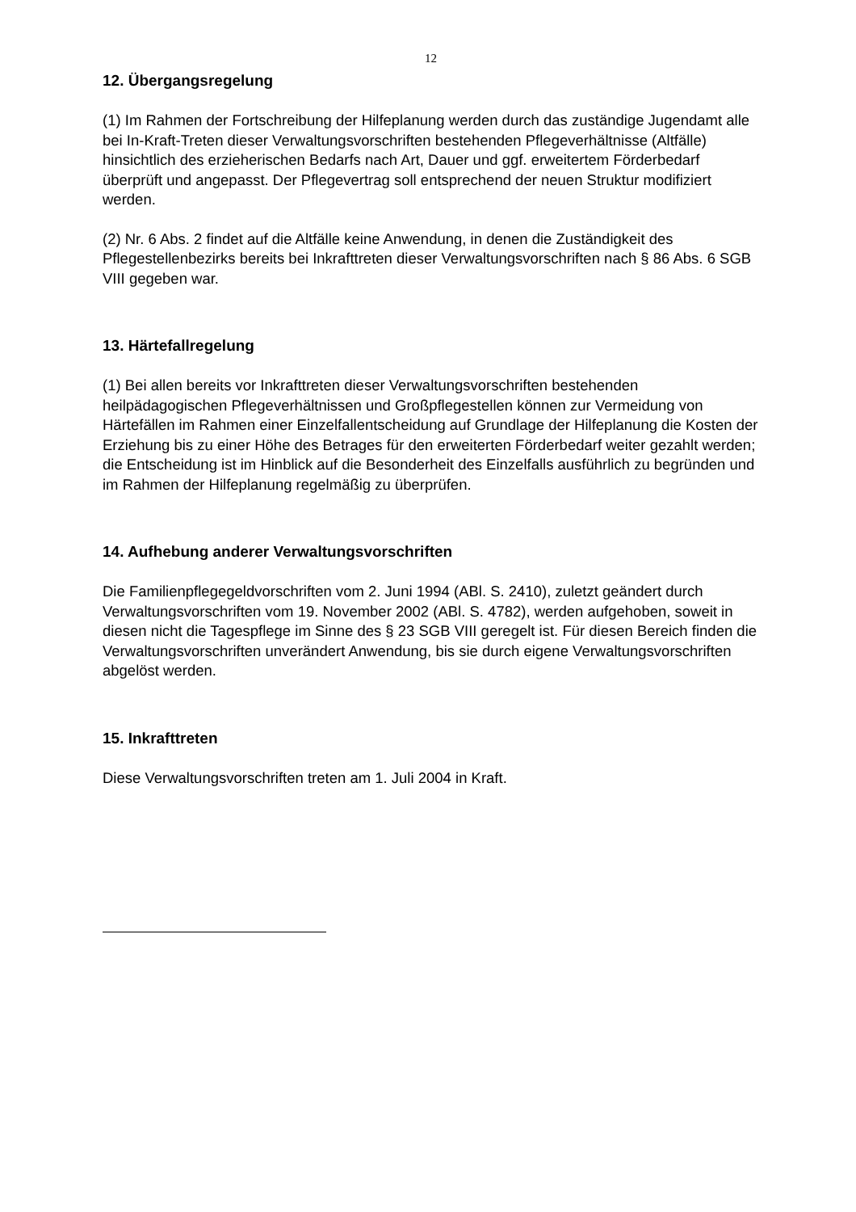12
12. Übergangsregelung
(1) Im Rahmen der Fortschreibung der Hilfeplanung werden durch das zuständige Jugendamt alle bei In-Kraft-Treten dieser Verwaltungsvorschriften bestehenden Pflegeverhältnisse (Altfälle) hinsichtlich des erzieherischen Bedarfs nach Art, Dauer und ggf. erweitertem Förderbedarf überprüft und angepasst. Der Pflegevertrag soll entsprechend der neuen Struktur modifiziert werden.
(2) Nr. 6 Abs. 2 findet auf die Altfälle keine Anwendung, in denen die Zuständigkeit des Pflegestellenbezirks bereits bei Inkrafttreten dieser Verwaltungsvorschriften nach § 86 Abs. 6 SGB VIII gegeben war.
13. Härtefallregelung
(1) Bei allen bereits vor Inkrafttreten dieser Verwaltungsvorschriften bestehenden heilpädagogischen Pflegeverhältnissen und Großpflegestellen können zur Vermeidung von Härtefällen im Rahmen einer Einzelfallentscheidung auf Grundlage der Hilfeplanung die Kosten der Erziehung bis zu einer Höhe des Betrages für den erweiterten Förderbedarf weiter gezahlt werden; die Entscheidung ist im Hinblick auf die Besonderheit des Einzelfalls ausführlich zu begründen und im Rahmen der Hilfeplanung regelmäßig zu überprüfen.
14. Aufhebung anderer Verwaltungsvorschriften
Die Familienpflegegeldvorschriften vom 2. Juni 1994 (ABl. S. 2410), zuletzt geändert durch Verwaltungsvorschriften vom 19. November 2002 (ABl. S. 4782), werden aufgehoben, soweit in diesen nicht die Tagespflege im Sinne des § 23 SGB VIII geregelt ist. Für diesen Bereich finden die Verwaltungsvorschriften unverändert Anwendung, bis sie durch eigene Verwaltungsvorschriften abgelöst werden.
15. Inkrafttreten
Diese Verwaltungsvorschriften treten am 1. Juli 2004 in Kraft.